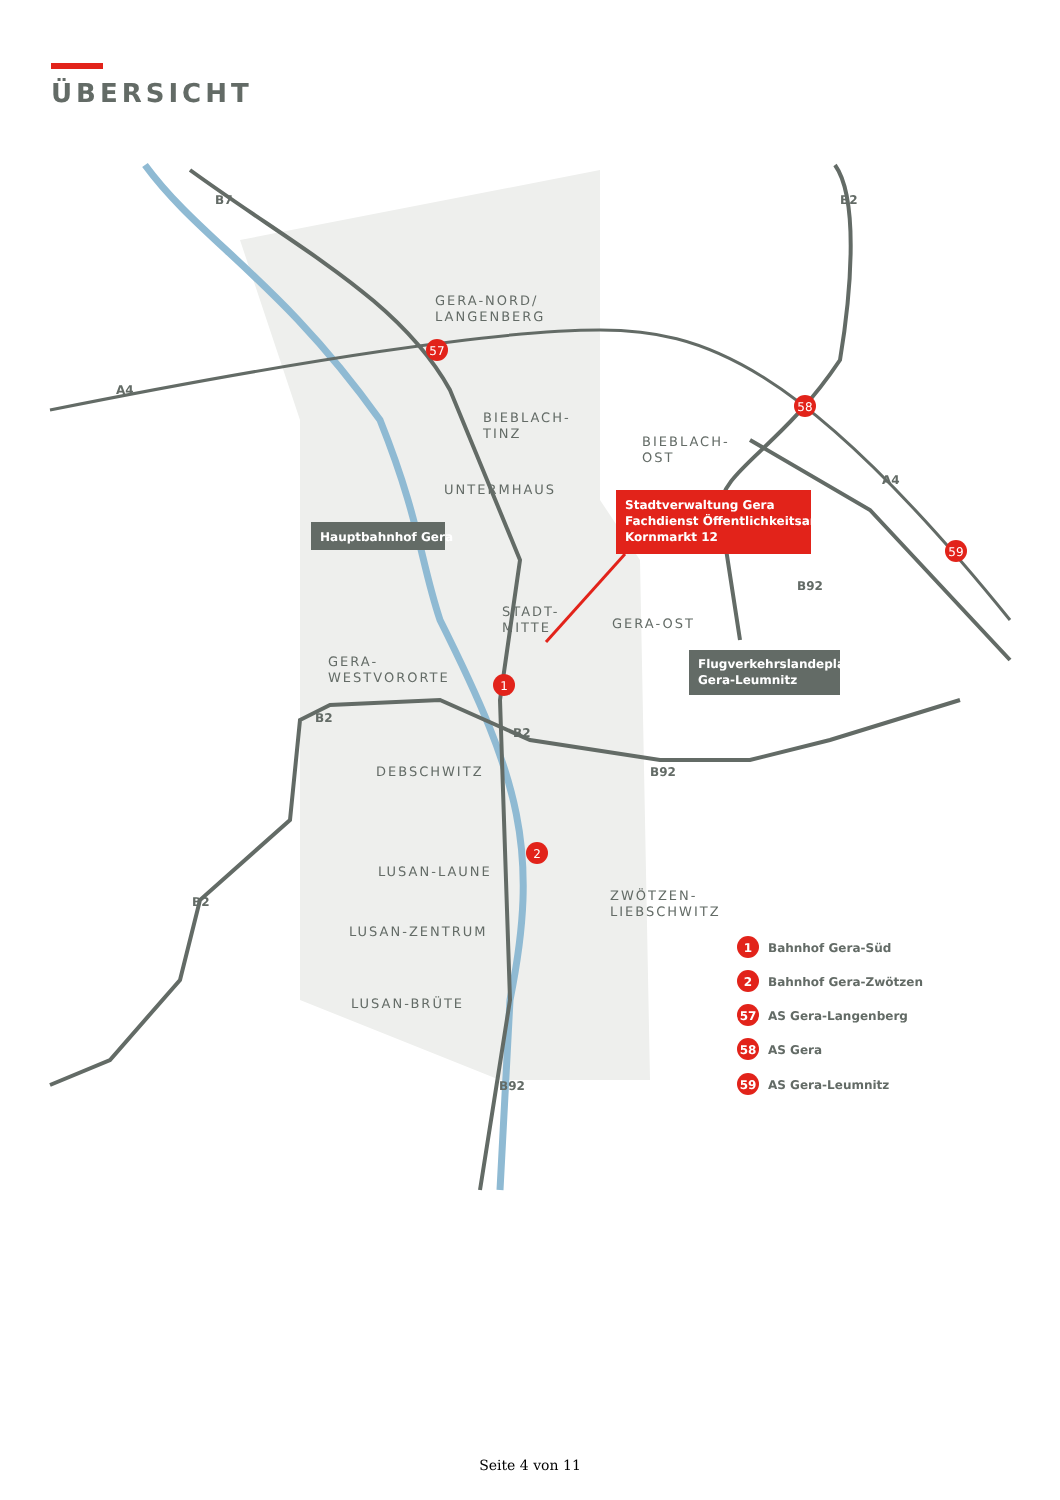ÜBERSICHT
57
58
59
1
2
GERA-NORD/
LANGENBERG
BIEBLACH-
TINZ
BIEBLACH-
OST
UNTERMHAUS
STADT-
MITTE
GERA-OST
GERA-
WESTVORORTE
DEBSCHWITZ
LUSAN-LAUNE
LUSAN-ZENTRUM
LUSAN-BRÜTE
ZWÖTZEN-
LIEBSCHWITZ
B7
B2
A4
A4
B2
B2
B92
B92
B2
B92
Hauptbahnhof Gera
Stadtverwaltung Gera
Fachdienst Öffentlichkeitsarbeit
Kornmarkt 12
Flugverkehrslandeplatz
Gera-Leumnitz
1
Bahnhof Gera-Süd
2
Bahnhof Gera-Zwötzen
57
AS Gera-Langenberg
58
AS Gera
59
AS Gera-Leumnitz
Seite 4 von 11